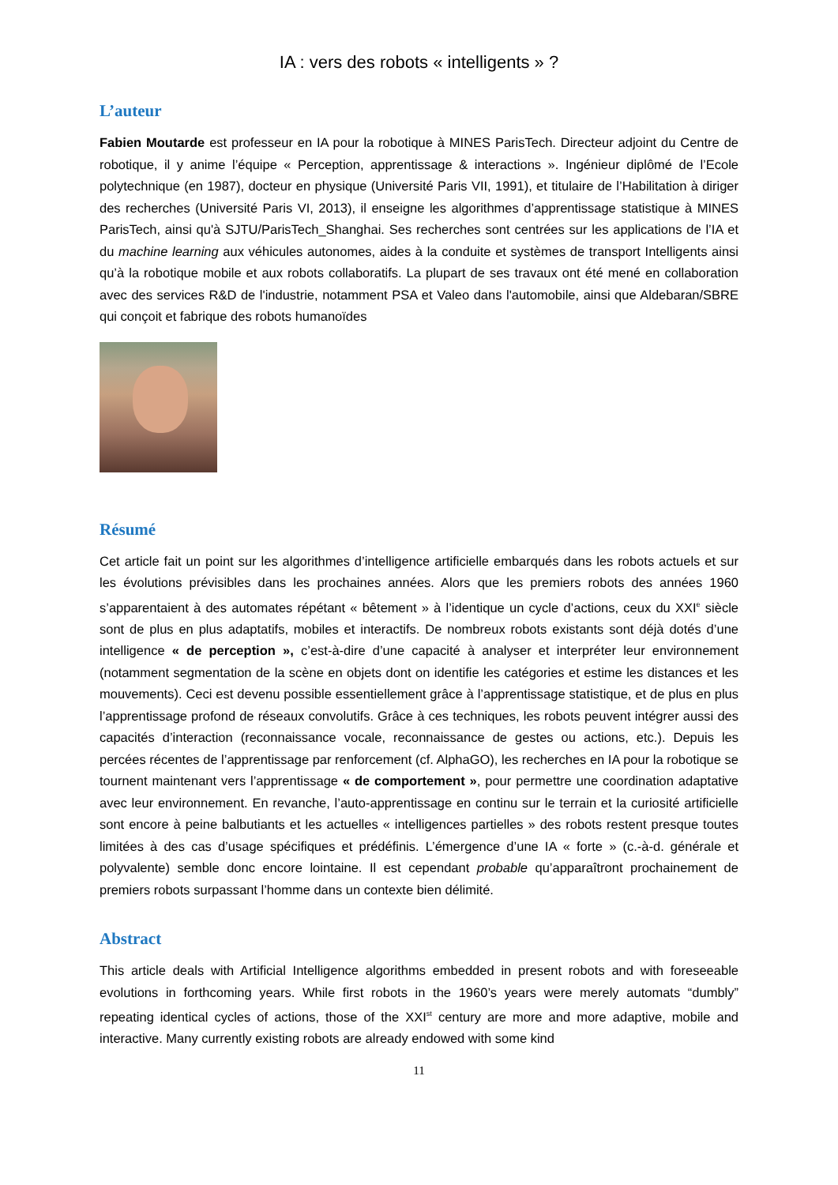IA : vers des robots « intelligents » ?
L’auteur
Fabien Moutarde est professeur en IA pour la robotique à MINES ParisTech. Directeur adjoint du Centre de robotique, il y anime l’équipe « Perception, apprentissage & interactions ». Ingénieur diplômé de l’Ecole polytechnique (en 1987), docteur en physique (Université Paris VII, 1991), et titulaire de l’Habilitation à diriger des recherches (Université Paris VI, 2013), il enseigne les algorithmes d’apprentissage statistique à MINES ParisTech, ainsi qu'à SJTU/ParisTech_Shanghai. Ses recherches sont centrées sur les applications de l’IA et du machine learning aux véhicules autonomes, aides à la conduite et systèmes de transport Intelligents ainsi qu’à la robotique mobile et aux robots collaboratifs. La plupart de ses travaux ont été mené en collaboration avec des services R&D de l'industrie, notamment PSA et Valeo dans l'automobile, ainsi que Aldebaran/SBRE qui conçoit et fabrique des robots humanoïdes
Résumé
Cet article fait un point sur les algorithmes d’intelligence artificielle embarqués dans les robots actuels et sur les évolutions prévisibles dans les prochaines années. Alors que les premiers robots des années 1960 s’apparentaient à des automates répétant « bêtement » à l’identique un cycle d’actions, ceux du XXI<sup>e</sup> siècle sont de plus en plus adaptatifs, mobiles et interactifs. De nombreux robots existants sont déjà dotés d’une intelligence « de perception », c’est-à-dire d’une capacité à analyser et interpréter leur environnement (notamment segmentation de la scène en objets dont on identifie les catégories et estime les distances et les mouvements). Ceci est devenu possible essentiellement grâce à l’apprentissage statistique, et de plus en plus l’apprentissage profond de réseaux convolutifs. Grâce à ces techniques, les robots peuvent intégrer aussi des capacités d’interaction (reconnaissance vocale, reconnaissance de gestes ou actions, etc.). Depuis les percées récentes de l’apprentissage par renforcement (cf. AlphaGO), les recherches en IA pour la robotique se tournent maintenant vers l’apprentissage « de comportement », pour permettre une coordination adaptative avec leur environnement. En revanche, l’auto-apprentissage en continu sur le terrain et la curiosité artificielle sont encore à peine balbutiants et les actuelles « intelligences partielles » des robots restent presque toutes limitées à des cas d’usage spécifiques et prédéfinis. L’émergence d’une IA « forte » (c.-à-d. générale et polyvalente) semble donc encore lointaine. Il est cependant probable qu’apparaîtront prochainement de premiers robots surpassant l’homme dans un contexte bien délimité.
Abstract
This article deals with Artificial Intelligence algorithms embedded in present robots and with foreseeable evolutions in forthcoming years. While first robots in the 1960’s years were merely automats “dumbly” repeating identical cycles of actions, those of the XXI<sup>st</sup> century are more and more adaptive, mobile and interactive. Many currently existing robots are already endowed with some kind
11